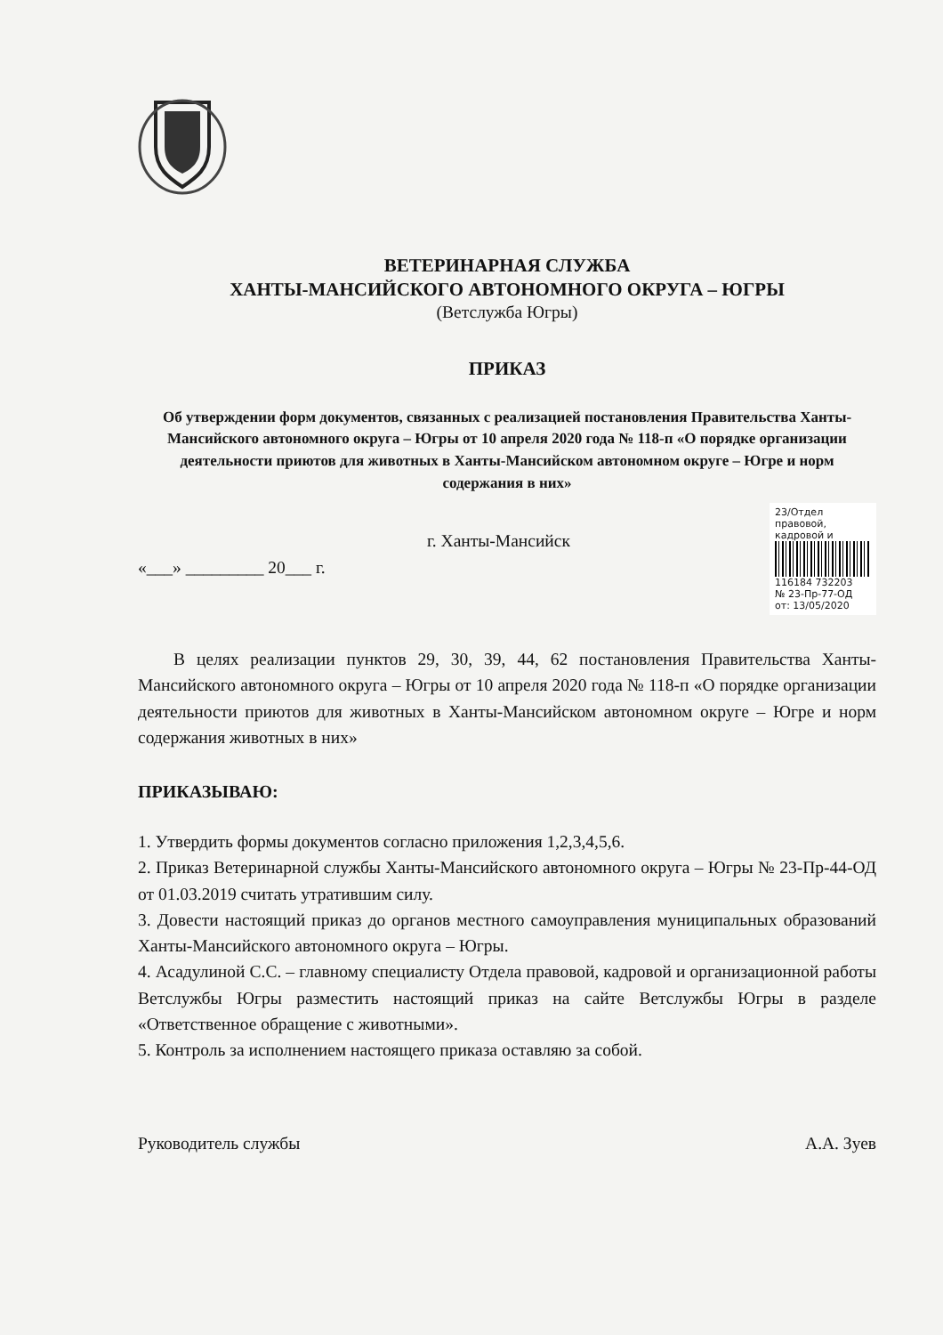ВЕТЕРИНАРНАЯ СЛУЖБА
ХАНТЫ-МАНСИЙСКОГО АВТОНОМНОГО ОКРУГА – ЮГРЫ
(Ветслужба Югры)
ПРИКАЗ
Об утверждении форм документов, связанных с реализацией постановления Правительства Ханты-Мансийского автономного округа – Югры от 10 апреля 2020 года № 118-п «О порядке организации деятельности приютов для животных в Ханты-Мансийском автономном округе – Югре и норм содержания в них»
г. Ханты-Мансийск
«___» _________ 20___ г.
23/Отдел правовой, кадровой и
116184 732203
№ 23-Пр-77-ОД
от: 13/05/2020
В целях реализации пунктов 29, 30, 39, 44, 62 постановления Правительства Ханты-Мансийского автономного округа – Югры от 10 апреля 2020 года № 118-п «О порядке организации деятельности приютов для животных в Ханты-Мансийском автономном округе – Югре и норм содержания животных в них»
ПРИКАЗЫВАЮ:
1. Утвердить формы документов согласно приложения 1,2,3,4,5,6.
2. Приказ Ветеринарной службы Ханты-Мансийского автономного округа – Югры № 23-Пр-44-ОД от 01.03.2019 считать утратившим силу.
3. Довести настоящий приказ до органов местного самоуправления муниципальных образований Ханты-Мансийского автономного округа – Югры.
4. Асадулиной С.С. – главному специалисту Отдела правовой, кадровой и организационной работы Ветслужбы Югры разместить настоящий приказ на сайте Ветслужбы Югры в разделе «Ответственное обращение с животными».
5. Контроль за исполнением настоящего приказа оставляю за собой.
Руководитель службы А.А. Зуев